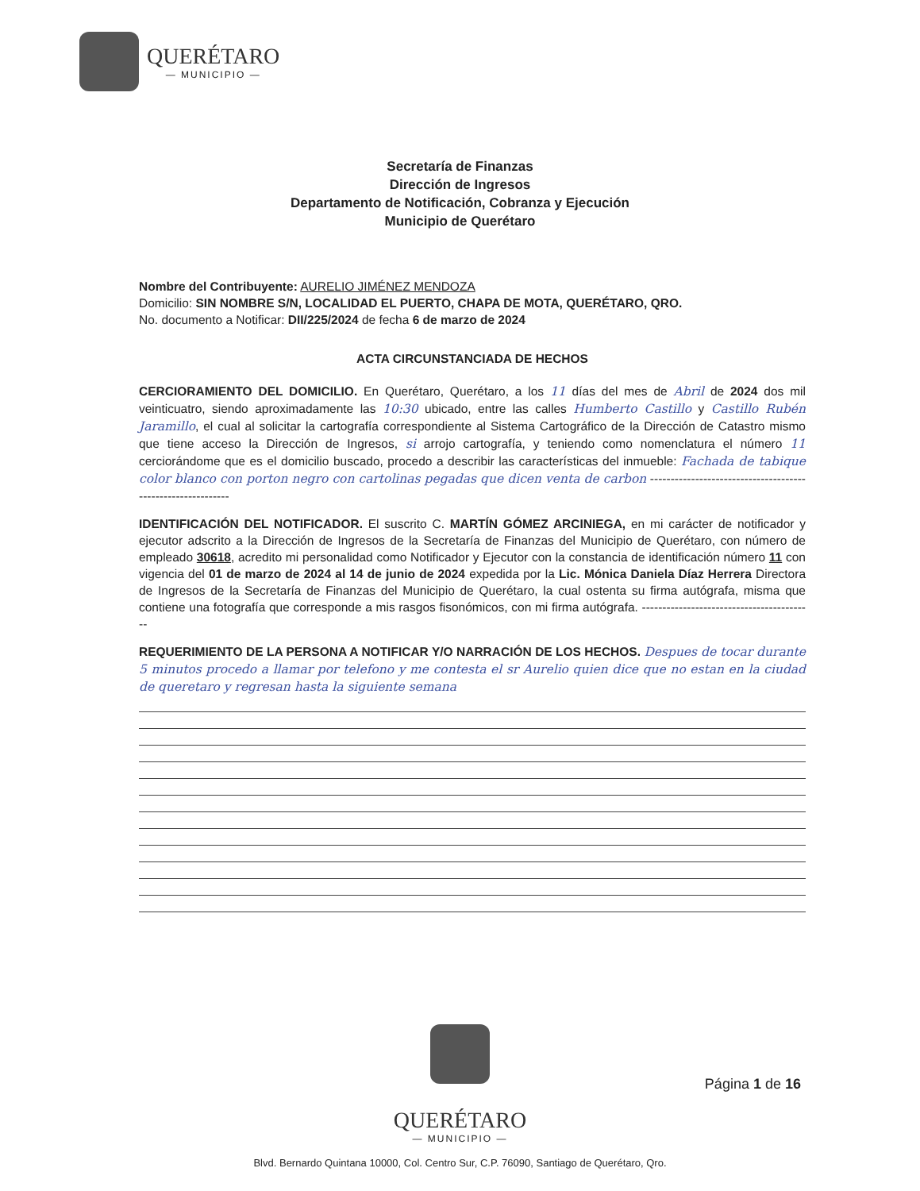QUERÉTARO
— MUNICIPIO —
Secretaría de Finanzas
Dirección de Ingresos
Departamento de Notificación, Cobranza y Ejecución
Municipio de Querétaro
Nombre del Contribuyente: AURELIO JIMÉNEZ MENDOZA
Domicilio: SIN NOMBRE S/N, LOCALIDAD EL PUERTO, CHAPA DE MOTA, QUERÉTARO, QRO.
No. documento a Notificar: DII/225/2024 de fecha 6 de marzo de 2024
ACTA CIRCUNSTANCIADA DE HECHOS
CERCIORAMIENTO DEL DOMICILIO. En Querétaro, Querétaro, a los 11 días del mes de Abril de 2024 dos mil veinticuatro, siendo aproximadamente las 10:30 ubicado, entre las calles Humberto Castillo y Castillo Rubén Jaramillo, el cual al solicitar la cartografía correspondiente al Sistema Cartográfico de la Dirección de Catastro mismo que tiene acceso la Dirección de Ingresos, si arrojo cartografía, y teniendo como nomenclatura el número 11 cerciorándome que es el domicilio buscado, procedo a describir las características del inmueble: Fachada de tabique color blanco con porton negro con cartolinas pegadas que dicen venta de carbon ------------------------------------------------------------
IDENTIFICACIÓN DEL NOTIFICADOR. El suscrito C. MARTÍN GÓMEZ ARCINIEGA, en mi carácter de notificador y ejecutor adscrito a la Dirección de Ingresos de la Secretaría de Finanzas del Municipio de Querétaro, con número de empleado 30618, acredito mi personalidad como Notificador y Ejecutor con la constancia de identificación número 11 con vigencia del 01 de marzo de 2024 al 14 de junio de 2024 expedida por la Lic. Mónica Daniela Díaz Herrera Directora de Ingresos de la Secretaría de Finanzas del Municipio de Querétaro, la cual ostenta su firma autógrafa, misma que contiene una fotografía que corresponde a mis rasgos fisonómicos, con mi firma autógrafa. ------------------------------------------
REQUERIMIENTO DE LA PERSONA A NOTIFICAR Y/O NARRACIÓN DE LOS HECHOS. Despues de tocar durante 5 minutos procedo a llamar por telefono y me contesta el sr Aurelio quien dice que no estan en la ciudad de queretaro y regresan hasta la siguiente semana
QUERÉTARO
— MUNICIPIO —
Página 1 de 16
Blvd. Bernardo Quintana 10000, Col. Centro Sur, C.P. 76090, Santiago de Querétaro, Qro.